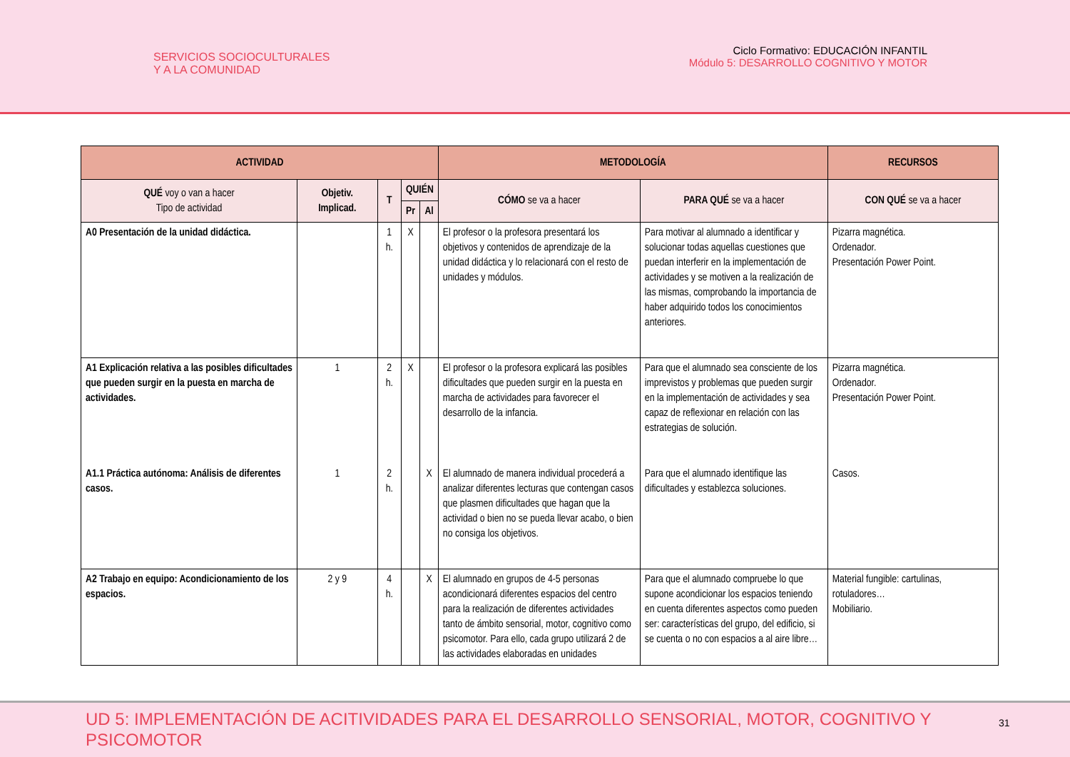SERVICIOS SOCIOCULTURALES
Y A LA COMUNIDAD
Ciclo Formativo: EDUCACIÓN INFANTIL
Módulo 5: DESARROLLO COGNITIVO Y MOTOR
| ACTIVIDAD | | | | | METODOLOGÍA | | RECURSOS |
| --- | --- | --- | --- | --- | --- | --- | --- |
| QUÉ voy o van a hacer Tipo de actividad | Objetiv. Implicad. | T | QUIÉN | | CÓMO se va a hacer | PARA QUÉ se va a hacer | CON QUÉ se va a hacer |
| | | | Pr | Al | | | |
| A0 Presentación de la unidad didáctica. | | 1 h. | X | | El profesor o la profesora presentará los objetivos y contenidos de aprendizaje de la unidad didáctica y lo relacionará con el resto de unidades y módulos. | Para motivar al alumnado a identificar y solucionar todas aquellas cuestiones que puedan interferir en la implementación de actividades y se motiven a la realización de las mismas, comprobando la importancia de haber adquirido todos los conocimientos anteriores. | Pizarra magnética. Ordenador. Presentación Power Point. |
| A1 Explicación relativa a las posibles dificultades que pueden surgir en la puesta en marcha de actividades. | 1 | 2 h. | X | | El profesor o la profesora explicará las posibles dificultades que pueden surgir en la puesta en marcha de actividades para favorecer el desarrollo de la infancia. | Para que el alumnado sea consciente de los imprevistos y problemas que pueden surgir en la implementación de actividades y sea capaz de reflexionar en relación con las estrategias de solución. | Pizarra magnética. Ordenador. Presentación Power Point. |
| A1.1 Práctica autónoma: Análisis de diferentes casos. | 1 | 2 h. | | X | El alumnado de manera individual procederá a analizar diferentes lecturas que contengan casos que plasmen dificultades que hagan que la actividad o bien no se pueda llevar acabo, o bien no consiga los objetivos. | Para que el alumnado identifique las dificultades y establezca soluciones. | Casos. |
| A2 Trabajo en equipo: Acondicionamiento de los espacios. | 2 y 9 | 4 h. | | X | El alumnado en grupos de 4-5 personas acondicionará diferentes espacios del centro para la realización de diferentes actividades tanto de ámbito sensorial, motor, cognitivo como psicomotor. Para ello, cada grupo utilizará 2 de las actividades elaboradas en unidades | Para que el alumnado compruebe lo que supone acondicionar los espacios teniendo en cuenta diferentes aspectos como pueden ser: características del grupo, del edificio, si se cuenta o no con espacios a al aire libre… | Material fungible: cartulinas, rotuladores… Mobiliario. |
UD 5: IMPLEMENTACIÓN DE ACITIVIDADES PARA EL DESARROLLO SENSORIAL, MOTOR, COGNITIVO Y PSICOMOTOR
31